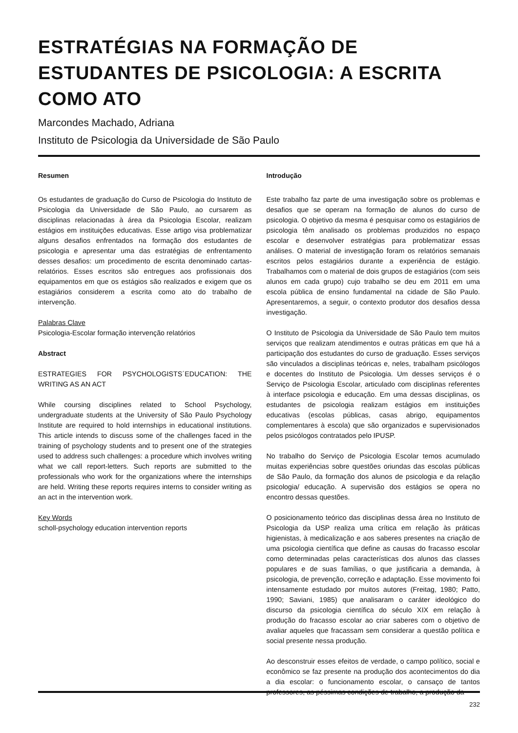ESTRATÉGIAS NA FORMAÇÃO DE ESTUDANTES DE PSICOLOGIA: A ESCRITA COMO ATO
Marcondes Machado, Adriana
Instituto de Psicologia da Universidade de São Paulo
Resumen
Os estudantes de graduação do Curso de Psicologia do Instituto de Psicologia da Universidade de São Paulo, ao cursarem as disciplinas relacionadas à área da Psicologia Escolar, realizam estágios em instituições educativas. Esse artigo visa problematizar alguns desafios enfrentados na formação dos estudantes de psicologia e apresentar uma das estratégias de enfrentamento desses desafios: um procedimento de escrita denominado cartas-relatórios. Esses escritos são entregues aos profissionais dos equipamentos em que os estágios são realizados e exigem que os estagiários considerem a escrita como ato do trabalho de intervenção.
Palabras Clave
Psicologia-Escolar formação intervenção relatórios
Abstract
ESTRATEGIES FOR PSYCHOLOGISTS´EDUCATION: THE WRITING AS AN ACT
While coursing disciplines related to School Psychology, undergraduate students at the University of São Paulo Psychology Institute are required to hold internships in educational institutions. This article intends to discuss some of the challenges faced in the training of psychology students and to present one of the strategies used to address such challenges: a procedure which involves writing what we call report-letters. Such reports are submitted to the professionals who work for the organizations where the internships are held. Writing these reports requires interns to consider writing as an act in the intervention work.
Key Words
scholl-psychology education intervention reports
Introdução
Este trabalho faz parte de uma investigação sobre os problemas e desafios que se operam na formação de alunos do curso de psicologia. O objetivo da mesma é pesquisar como os estagiários de psicologia têm analisado os problemas produzidos no espaço escolar e desenvolver estratégias para problematizar essas análises. O material de investigação foram os relatórios semanais escritos pelos estagiários durante a experiência de estágio. Trabalhamos com o material de dois grupos de estagiários (com seis alunos em cada grupo) cujo trabalho se deu em 2011 em uma escola pública de ensino fundamental na cidade de São Paulo. Apresentaremos, a seguir, o contexto produtor dos desafios dessa investigação.
O Instituto de Psicologia da Universidade de São Paulo tem muitos serviços que realizam atendimentos e outras práticas em que há a participação dos estudantes do curso de graduação. Esses serviços são vinculados a disciplinas teóricas e, neles, trabalham psicólogos e docentes do Instituto de Psicologia. Um desses serviços é o Serviço de Psicologia Escolar, articulado com disciplinas referentes à interface psicologia e educação. Em uma dessas disciplinas, os estudantes de psicologia realizam estágios em instituições educativas (escolas públicas, casas abrigo, equipamentos complementares à escola) que são organizados e supervisionados pelos psicólogos contratados pelo IPUSP.
No trabalho do Serviço de Psicologia Escolar temos acumulado muitas experiências sobre questões oriundas das escolas públicas de São Paulo, da formação dos alunos de psicologia e da relação psicologia/ educação. A supervisão dos estágios se opera no encontro dessas questões.
O posicionamento teórico das disciplinas dessa área no Instituto de Psicologia da USP realiza uma crítica em relação às práticas higienistas, à medicalização e aos saberes presentes na criação de uma psicologia científica que define as causas do fracasso escolar como determinadas pelas características dos alunos das classes populares e de suas famílias, o que justificaria a demanda, à psicologia, de prevenção, correção e adaptação. Esse movimento foi intensamente estudado por muitos autores (Freitag, 1980; Patto, 1990; Saviani, 1985) que analisaram o caráter ideológico do discurso da psicologia científica do século XIX em relação à produção do fracasso escolar ao criar saberes com o objetivo de avaliar aqueles que fracassam sem considerar a questão política e social presente nessa produção.
Ao desconstruir esses efeitos de verdade, o campo político, social e econômico se faz presente na produção dos acontecimentos do dia a dia escolar: o funcionamento escolar, o cansaço de tantos professores, as péssimas condições de trabalho, a produção da
232